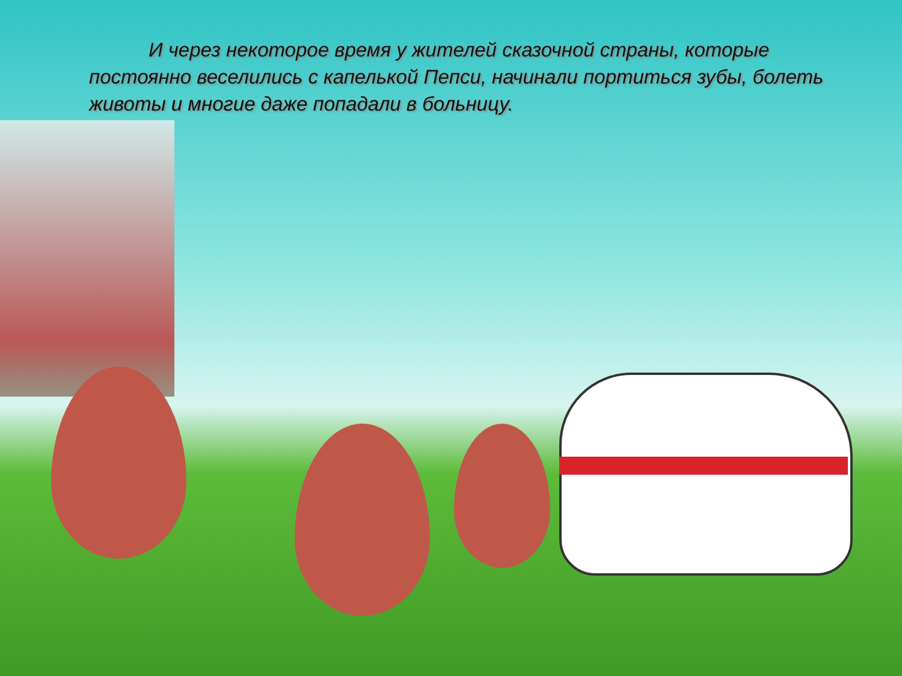И через некоторое время у жителей сказочной страны, которые постоянно веселились с капелькой Пепси, начинали портиться зубы, болеть животы и многие даже попадали в больницу.